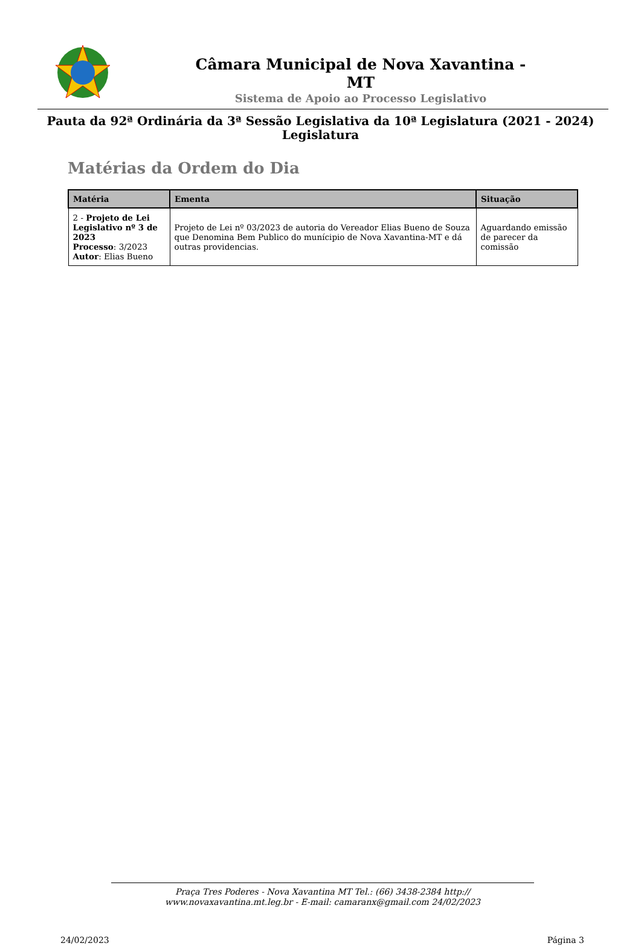Câmara Municipal de Nova Xavantina -
MT
Sistema de Apoio ao Processo Legislativo
Pauta da 92ª Ordinária da 3ª Sessão Legislativa da 10ª Legislatura (2021 - 2024)
Legislatura
Matérias da Ordem do Dia
| Matéria | Ementa | Situação |
| --- | --- | --- |
| 2 - Projeto de Lei Legislativo nº 3 de 2023 Processo : 3/2023 Autor : Elias Bueno | Projeto de Lei nº 03/2023 de autoria do Vereador Elias Bueno de Souza que Denomina Bem Publico do munícipio de Nova Xavantina-MT e dá outras providencias. | Aguardando emissão de parecer da comissão |
Praça Tres Poderes - Nova Xavantina MT Tel.: (66) 3438-2384 http://
www.novaxavantina.mt.leg.br - E-mail: camaranx@gmail.com 24/02/2023
24/02/2023 Página 3